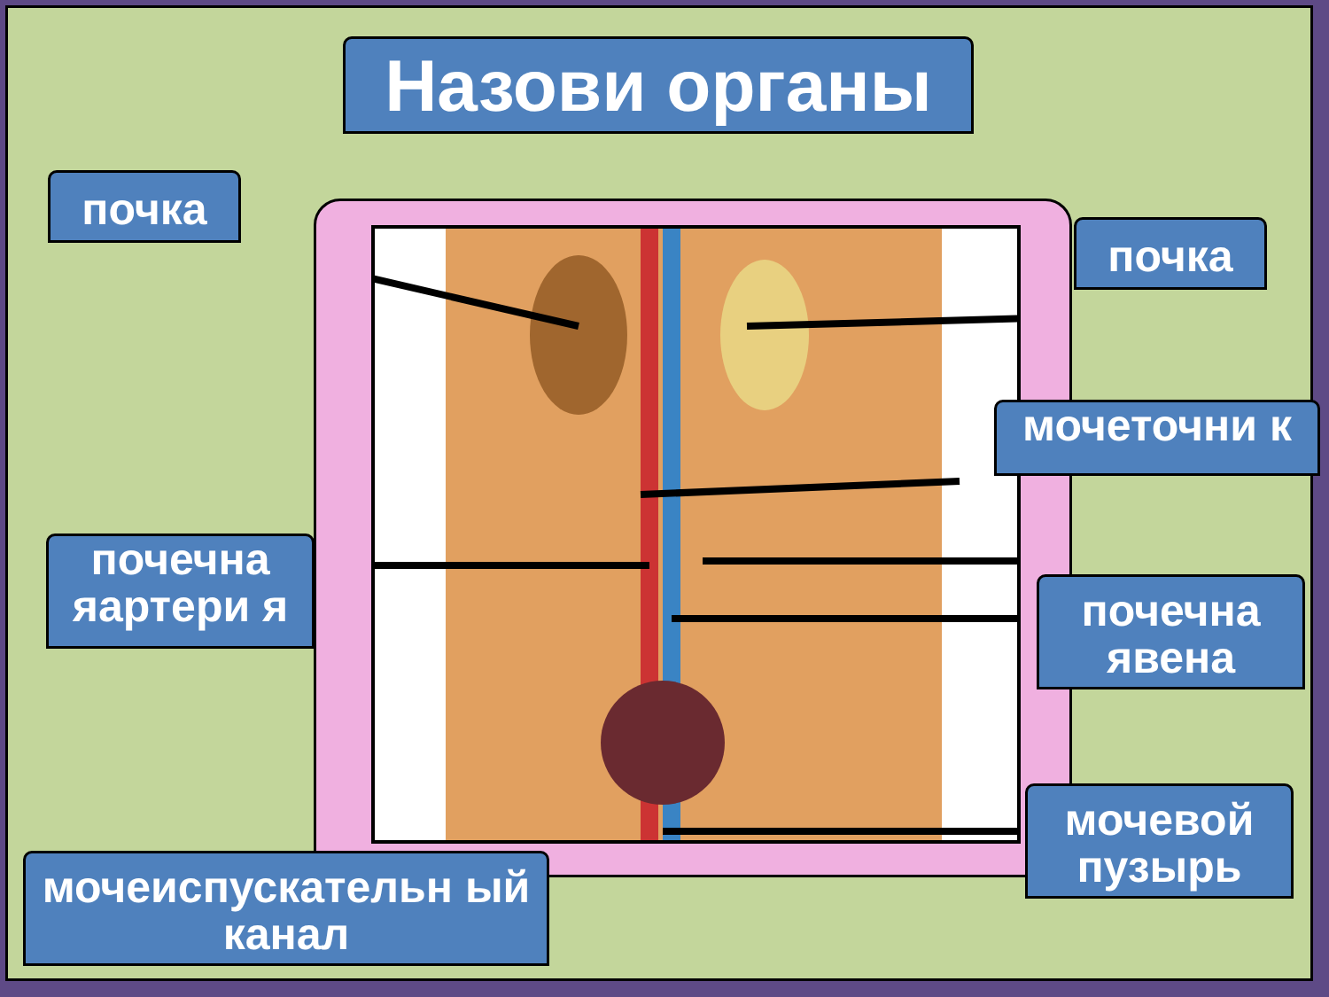Назови органы
почка
почка
мочеточни к
почечна яартери я
почечна явена
мочевой пузырь
мочеиспускательн ый канал